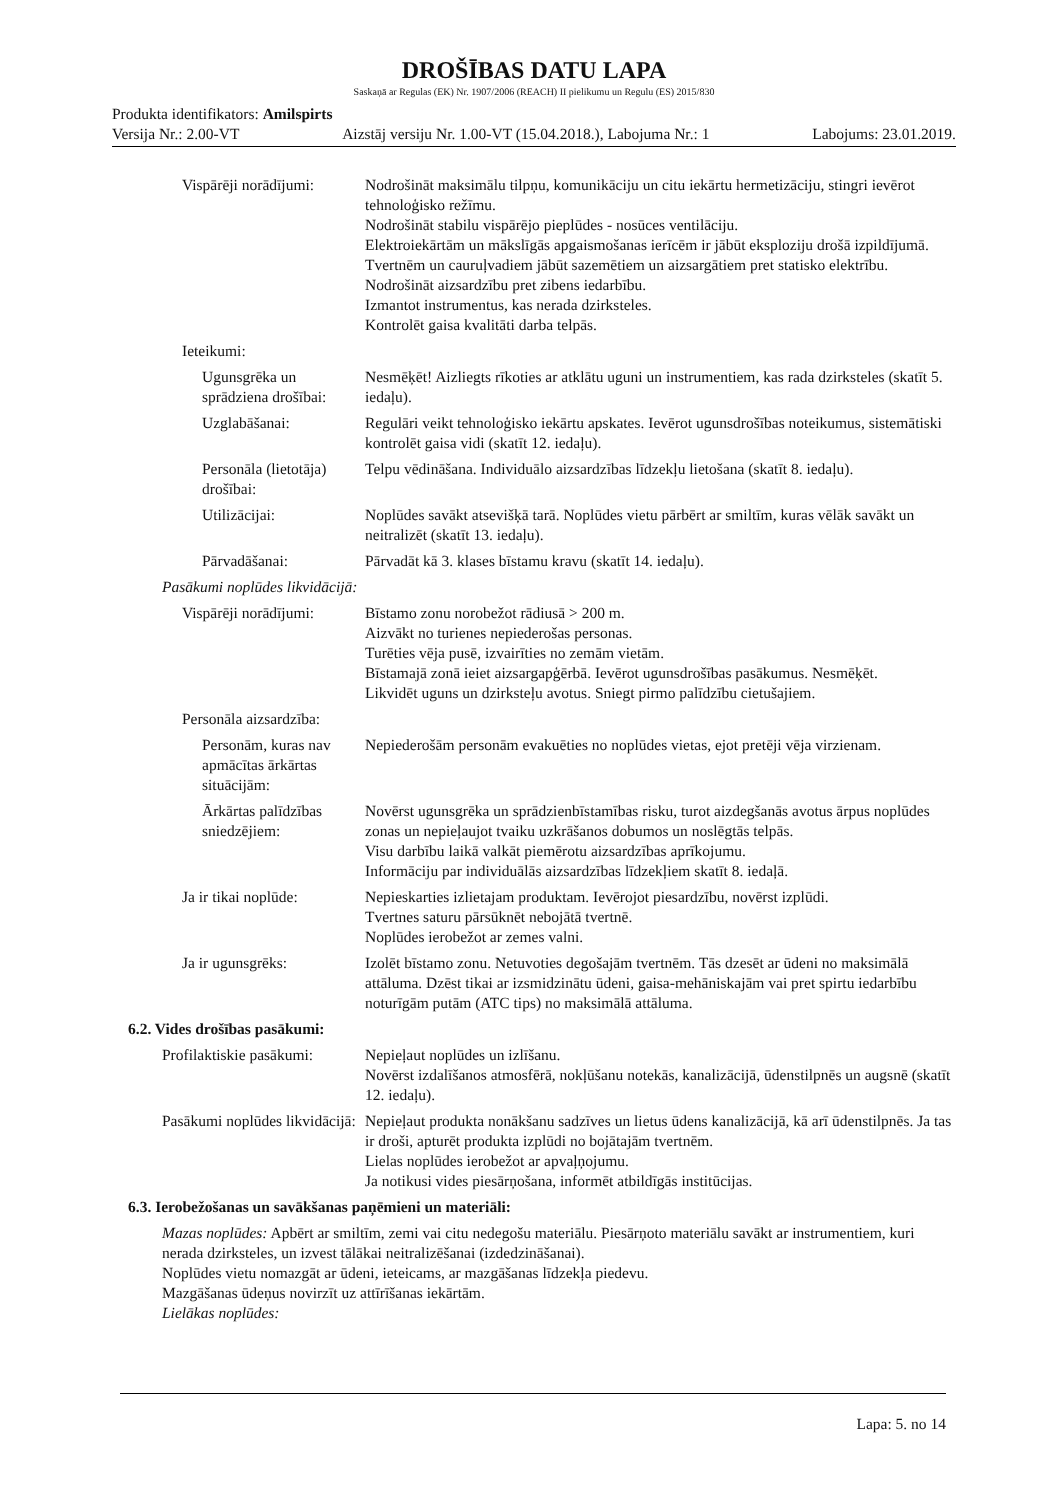DROŠĪBAS DATU LAPA
Saskaņā ar Regulas (EK) Nr. 1907/2006 (REACH) II pielikumu un Regulu (ES) 2015/830
Produkta identifikators: Amilspirts
Versija Nr.: 2.00-VT Aizstāj versiju Nr. 1.00-VT (15.04.2018.), Labojuma Nr.: 1 Labojums: 23.01.2019.
Vispārēji norādījumi: Nodrošināt maksimālu tilpņu, komunikāciju un citu iekārtu hermetizāciju, stingri ievērot tehnoloģisko režīmu.
Nodrošināt stabilu vispārējo pieplūdes - nosūces ventilāciju.
Elektroiekārtām un mākslīgās apgaismošanas ierīcēm ir jābūt eksploziju drošā izpildījumā. Tvertnēm un cauruļvadiem jābūt sazemētiem un aizsargātiem pret statisko elektrību.
Nodrošināt aizsardzību pret zibens iedarbību.
Izmantot instrumentus, kas nerada dzirksteles.
Kontrolēt gaisa kvalitāti darba telpās.
Ieteikumi:
Ugunsgrēka un sprādziena drošībai:
Nesmēķēt! Aizliegts rīkoties ar atklātu uguni un instrumentiem, kas rada dzirksteles (skatīt 5. iedaļu).
Uzglabāšanai: Regulāri veikt tehnoloģisko iekārtu apskates. Ievērot ugunsdrošības noteikumus, sistemātiski kontrolēt gaisa vidi (skatīt 12. iedaļu).
Personāla (lietotāja) drošībai:
Telpu vēdināšana. Individuālo aizsardzības līdzekļu lietošana (skatīt 8. iedaļu).
Utilizācijai: Noplūdes savākt atsevišķā tarā. Noplūdes vietu pārbērt ar smiltīm, kuras vēlāk savākt un neitralizēt (skatīt 13. iedaļu).
Pārvadāšanai: Pārvadāt kā 3. klases bīstamu kravu (skatīt 14. iedaļu).
Pasākumi noplūdes likvidācijā:
Vispārēji norādījumi: Bīstamo zonu norobežot rādiusā > 200 m.
Aizvākt no turienes nepiederošas personas.
Turēties vēja pusē, izvairīties no zemām vietām.
Bīstamajā zonā ieiet aizsargapģērbā. Ievērot ugunsdrošības pasākumus. Nesmēķēt.
Likvidēt uguns un dzirksteļu avotus. Sniegt pirmo palīdzību cietušajiem.
Personāla aizsardzība:
Personām, kuras nav apmācītas ārkārtas situācijām:
Nepiederošām personām evakuēties no noplūdes vietas, ejot pretēji vēja virzienam.
Ārkārtas palīdzības sniedzējiem:
Novērst ugunsgrēka un sprādzienbīstamības risku, turot aizdegšanās avotus ārpus noplūdes zonas un nepieļaujot tvaiku uzkrāšanos dobumos un noslēgtās telpās.
Visu darbību laikā valkāt piemērotu aizsardzības aprīkojumu.
Informāciju par individuālās aizsardzības līdzekļiem skatīt 8. iedaļā.
Ja ir tikai noplūde: Nepieskarties izlietajam produktam. Ievērojot piesardzību, novērst izplūdi.
Tvertnes saturu pārsūknēt nebojātā tvertnē.
Noplūdes ierobežot ar zemes valni.
Ja ir ugunsgrēks: Izolēt bīstamo zonu. Netuvoties degošajām tvertnēm. Tās dzesēt ar ūdeni no maksimālā attāluma. Dzēst tikai ar izsmidzinātu ūdeni, gaisa-mehāniskajām vai pret spirtu iedarbību noturīgām putām (ATC tips) no maksimālā attāluma.
6.2. Vides drošības pasākumi:
Profilaktiskie pasākumi: Nepieļaut noplūdes un izlīšanu.
Novērst izdalīšanos atmosfērā, nokļūšanu notekās, kanalizācijā, ūdenstilpnēs un augsnē (skatīt 12. iedaļu).
Pasākumi noplūdes likvidācijā:
Nepieļaut produkta nonākšanu sadzīves un lietus ūdens kanalizācijā, kā arī ūdenstilpnēs. Ja tas ir droši, apturēt produkta izplūdi no bojātajām tvertnēm.
Lielas noplūdes ierobežot ar apvaļņojumu.
Ja notikusi vides piesārņošana, informēt atbildīgās institūcijas.
6.3. Ierobežošanas un savākšanas paņēmieni un materiāli:
Mazas noplūdes: Apbērt ar smiltīm, zemi vai citu nedegošu materiālu. Piesārņoto materiālu savākt ar instrumentiem, kuri nerada dzirksteles, un izvest tālākai neitralizēšanai (izdedzināšanai).
Noplūdes vietu nomazgāt ar ūdeni, ieteicams, ar mazgāšanas līdzekļa piedevu.
Mazgāšanas ūdeņus novirzīt uz attīrīšanas iekārtām.
Lielākas noplūdes:
Lapa: 5. no 14